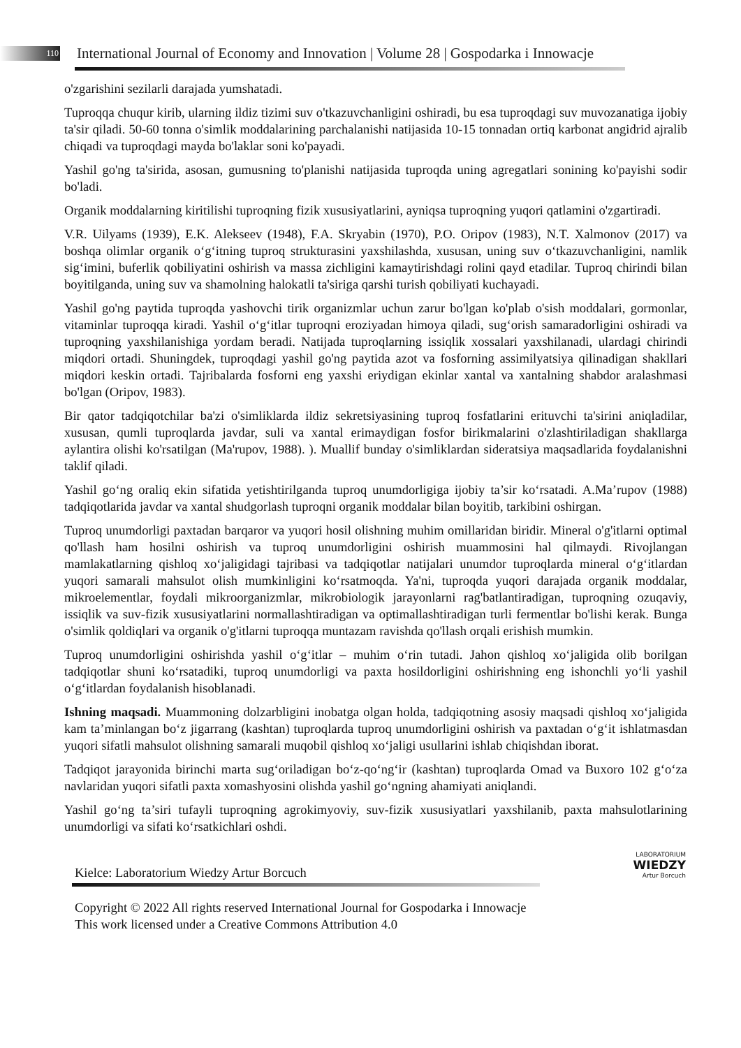110 International Journal of Economy and Innovation | Volume 28 | Gospodarka i Innowacje
o'zgarishini sezilarli darajada yumshatadi.
Tuproqqa chuqur kirib, ularning ildiz tizimi suv o'tkazuvchanligini oshiradi, bu esa tuproqdagi suv muvozanatiga ijobiy ta'sir qiladi. 50-60 tonna o'simlik moddalarining parchalanishi natijasida 10-15 tonnadan ortiq karbonat angidrid ajralib chiqadi va tuproqdagi mayda bo'laklar soni ko'payadi.
Yashil go'ng ta'sirida, asosan, gumusning to'planishi natijasida tuproqda uning agregatlari sonining ko'payishi sodir bo'ladi.
Organik moddalarning kiritilishi tuproqning fizik xususiyatlarini, ayniqsa tuproqning yuqori qatlamini o'zgartiradi.
V.R. Uilyams (1939), E.K. Alekseev (1948), F.A. Skryabin (1970), P.O. Oripov (1983), N.T. Xalmonov (2017) va boshqa olimlar organik o‘g‘itning tuproq strukturasini yaxshilashda, xususan, uning suv o‘tkazuvchanligini, namlik sig‘imini, buferlik qobiliyatini oshirish va massa zichligini kamaytirishdagi rolini qayd etadilar. Tuproq chirindi bilan boyitilganda, uning suv va shamolning halokatli ta'siriga qarshi turish qobiliyati kuchayadi.
Yashil go'ng paytida tuproqda yashovchi tirik organizmlar uchun zarur bo'lgan ko'plab o'sish moddalari, gormonlar, vitaminlar tuproqqa kiradi. Yashil o‘g‘itlar tuproqni eroziyadan himoya qiladi, sug‘orish samaradorligini oshiradi va tuproqning yaxshilanishiga yordam beradi. Natijada tuproqlarning issiqlik xossalari yaxshilanadi, ulardagi chirindi miqdori ortadi. Shuningdek, tuproqdagi yashil go'ng paytida azot va fosforning assimilyatsiya qilinadigan shakllari miqdori keskin ortadi. Tajribalarda fosforni eng yaxshi eriydigan ekinlar xantal va xantalning shabdor aralashmasi bo'lgan (Oripov, 1983).
Bir qator tadqiqotchilar ba'zi o'simliklarda ildiz sekretsiyasining tuproq fosfatlarini erituvchi ta'sirini aniqladilar, xususan, qumli tuproqlarda javdar, suli va xantal erimaydigan fosfor birikmalarini o'zlashtiriladigan shakllarga aylantira olishi ko'rsatilgan (Ma'rupov, 1988). ). Muallif bunday o'simliklardan sideratsiya maqsadlarida foydalanishni taklif qiladi.
Yashil go‘ng oraliq ekin sifatida yetishtirilganda tuproq unumdorligiga ijobiy ta’sir ko‘rsatadi. A.Ma’rupov (1988) tadqiqotlarida javdar va xantal shudgorlash tuproqni organik moddalar bilan boyitib, tarkibini oshirgan.
Tuproq unumdorligi paxtadan barqaror va yuqori hosil olishning muhim omillaridan biridir. Mineral o'g'itlarni optimal qo'llash ham hosilni oshirish va tuproq unumdorligini oshirish muammosini hal qilmaydi. Rivojlangan mamlakatlarning qishloq xo‘jaligidagi tajribasi va tadqiqotlar natijalari unumdor tuproqlarda mineral o‘g‘itlardan yuqori samarali mahsulot olish mumkinligini ko‘rsatmoqda. Ya'ni, tuproqda yuqori darajada organik moddalar, mikroelementlar, foydali mikroorganizmlar, mikrobiologik jarayonlarni rag'batlantiradigan, tuproqning ozuqaviy, issiqlik va suv-fizik xususiyatlarini normallashtiradigan va optimallashtiradigan turli fermentlar bo'lishi kerak. Bunga o'simlik qoldiqlari va organik o'g'itlarni tuproqqa muntazam ravishda qo'llash orqali erishish mumkin.
Tuproq unumdorligini oshirishda yashil o‘g‘itlar – muhim o‘rin tutadi. Jahon qishloq xo‘jaligida olib borilgan tadqiqotlar shuni ko‘rsatadiki, tuproq unumdorligi va paxta hosildorligini oshirishning eng ishonchli yo‘li yashil o‘g‘itlardan foydalanish hisoblanadi.
Ishning maqsadi. Muammoning dolzarbligini inobatga olgan holda, tadqiqotning asosiy maqsadi qishloq xo‘jaligida kam ta’minlangan bo‘z jigarrang (kashtan) tuproqlarda tuproq unumdorligini oshirish va paxtadan o‘g‘it ishlatmasdan yuqori sifatli mahsulot olishning samarali muqobil qishloq xo‘jaligi usullarini ishlab chiqishdan iborat.
Tadqiqot jarayonida birinchi marta sug‘oriladigan bo‘z-qo‘ng‘ir (kashtan) tuproqlarda Omad va Buxoro 102 g‘o‘za navlaridan yuqori sifatli paxta xomashyosini olishda yashil go‘ngning ahamiyati aniqlandi.
Yashil go‘ng ta’siri tufayli tuproqning agrokimyoviy, suv-fizik xususiyatlari yaxshilanib, paxta mahsulotlarining unumdorligi va sifati ko‘rsatkichlari oshdi.
Kielce: Laboratorium Wiedzy Artur Borcuch
LABORATORIUM
WIEDZY
Artur Borcuch
Copyright © 2022 All rights reserved International Journal for Gospodarka i Innowacje This work licensed under a Creative Commons Attribution 4.0